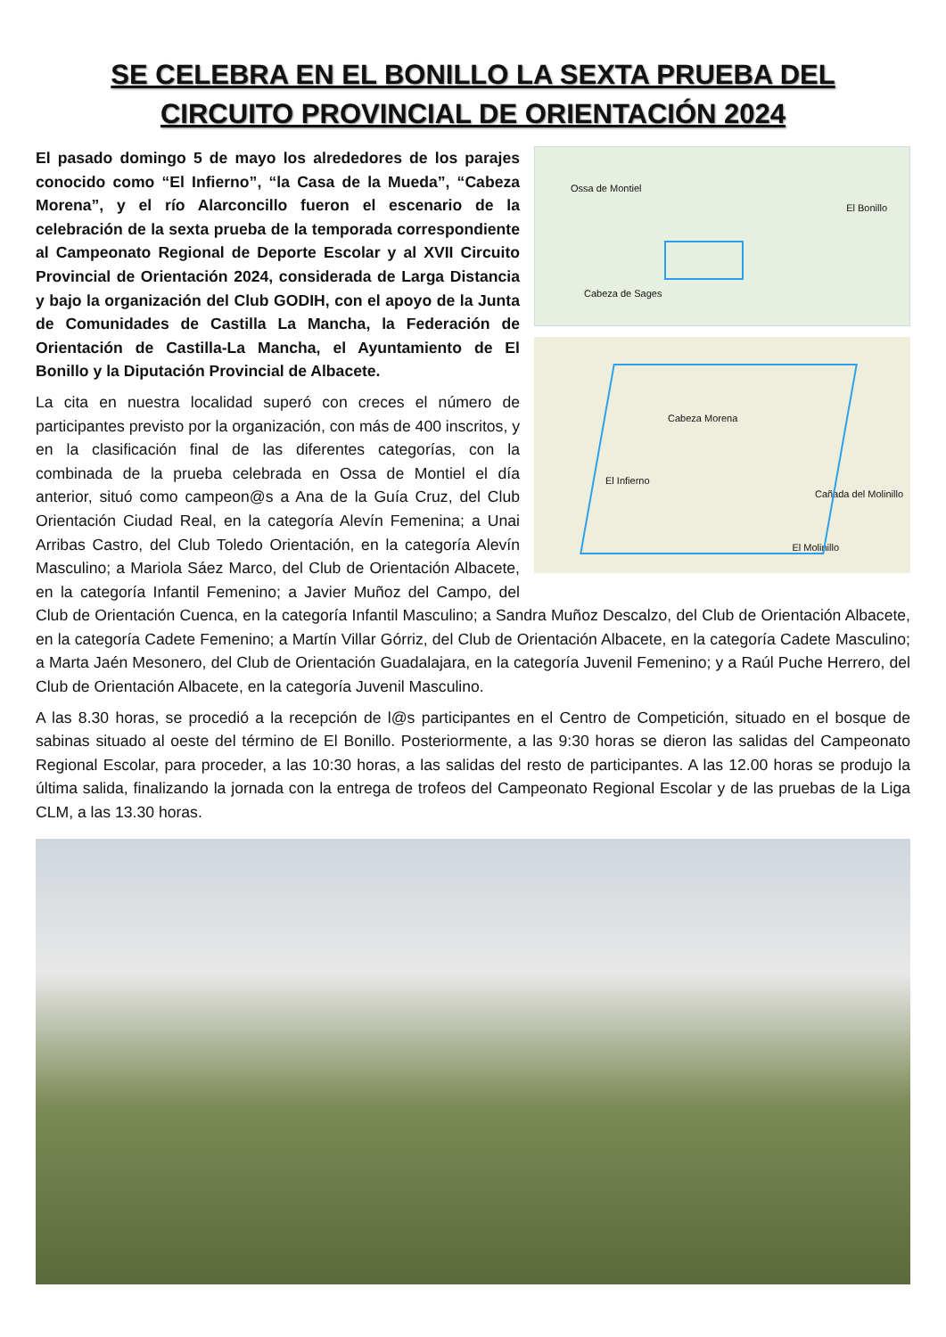SE CELEBRA EN EL BONILLO LA SEXTA PRUEBA DEL
CIRCUITO PROVINCIAL DE ORIENTACIÓN 2024
Ossa de Montiel
El Bonillo
Cabeza de Sages
Cabeza Morena
El Infierno
Cañada del Molinillo
El Molinillo
El pasado domingo 5 de mayo los alrededores de los parajes conocido como “El Infierno”, “la Casa de la Mueda”, “Cabeza Morena”, y el río Alarconcillo fueron el escenario de la celebración de la sexta prueba de la temporada correspondiente al Campeonato Regional de Deporte Escolar y al XVII Circuito Provincial de Orientación 2024, considerada de Larga Distancia y bajo la organización del Club GODIH, con el apoyo de la Junta de Comunidades de Castilla La Mancha, la Federación de Orientación de Castilla-La Mancha, el Ayuntamiento de El Bonillo y la Diputación Provincial de Albacete.
La cita en nuestra localidad superó con creces el número de participantes previsto por la organización, con más de 400 inscritos, y en la clasificación final de las diferentes categorías, con la combinada de la prueba celebrada en Ossa de Montiel el día anterior, situó como campeon@s a Ana de la Guía Cruz, del Club Orientación Ciudad Real, en la categoría Alevín Femenina; a Unai Arribas Castro, del Club Toledo Orientación, en la categoría Alevín Masculino; a Mariola Sáez Marco, del Club de Orientación Albacete, en la categoría Infantil Femenino; a Javier Muñoz del Campo, del Club de Orientación Cuenca, en la categoría Infantil Masculino; a Sandra Muñoz Descalzo, del Club de Orientación Albacete, en la categoría Cadete Femenino; a Martín Villar Górriz, del Club de Orientación Albacete, en la categoría Cadete Masculino; a Marta Jaén Mesonero, del Club de Orientación Guadalajara, en la categoría Juvenil Femenino; y a Raúl Puche Herrero, del Club de Orientación Albacete, en la categoría Juvenil Masculino.
A las 8.30 horas, se procedió a la recepción de l@s participantes en el Centro de Competición, situado en el bosque de sabinas situado al oeste del término de El Bonillo. Posteriormente, a las 9:30 horas se dieron las salidas del Campeonato Regional Escolar, para proceder, a las 10:30 horas, a las salidas del resto de participantes. A las 12.00 horas se produjo la última salida, finalizando la jornada con la entrega de trofeos del Campeonato Regional Escolar y de las pruebas de la Liga CLM, a las 13.30 horas.